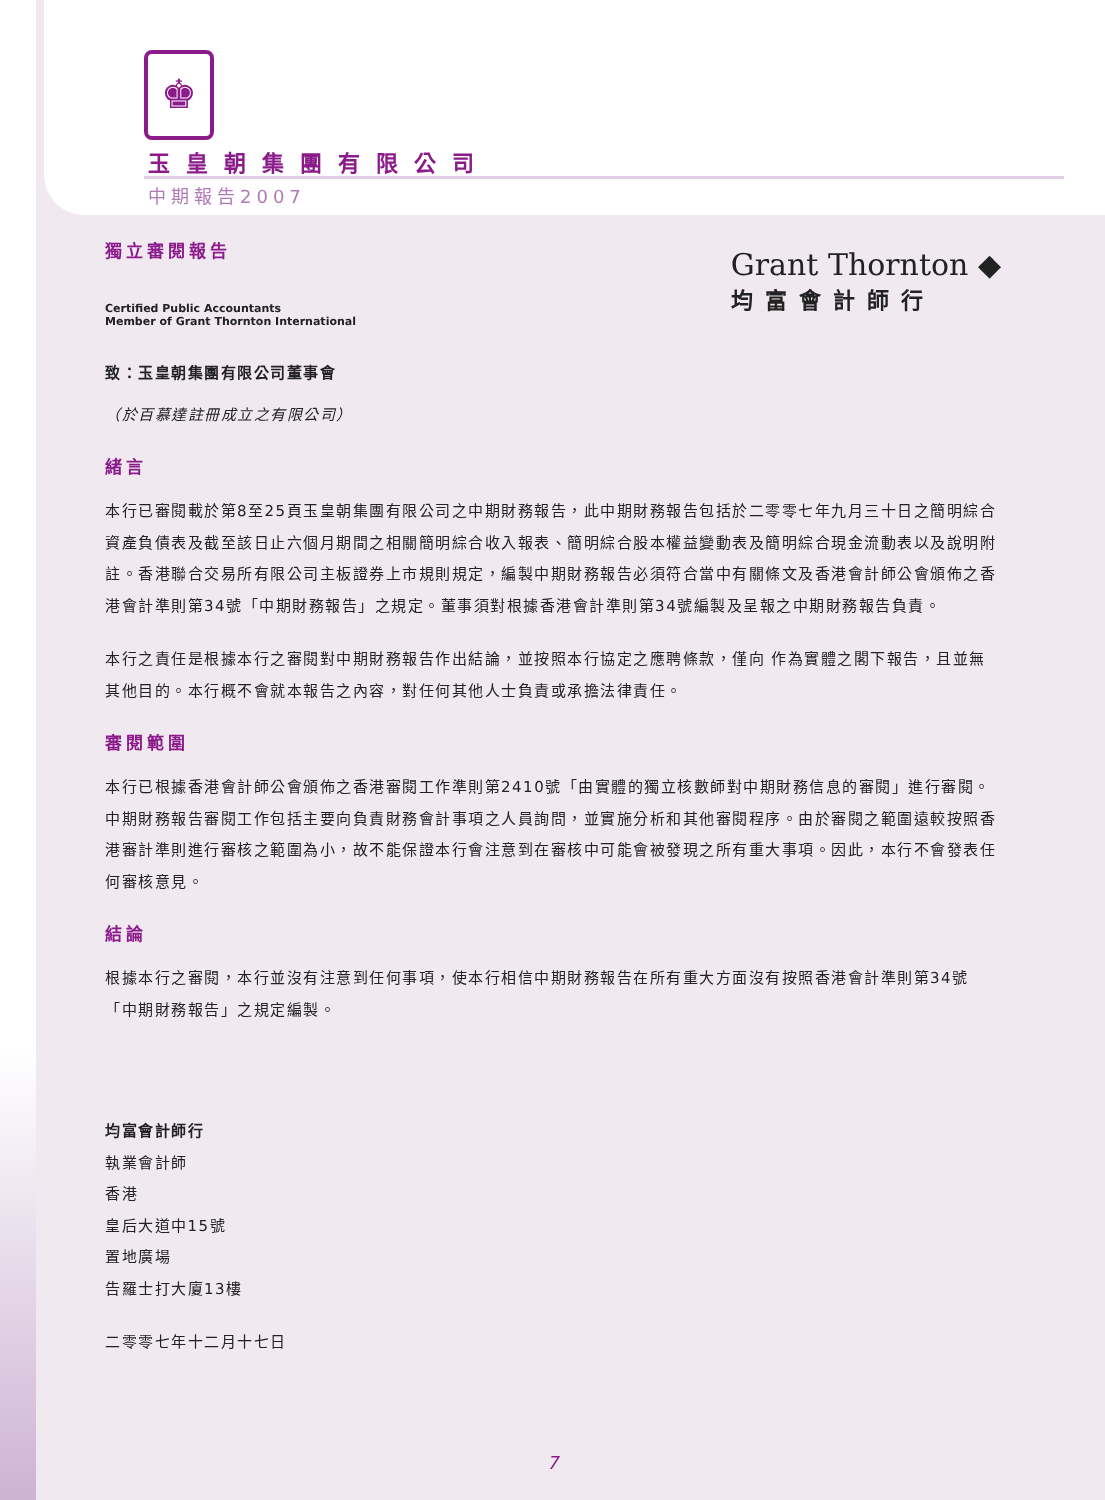♚
玉皇朝集團有限公司
中期報告2007
Grant Thornton ◆
均富會計師行
獨立審閱報告
Certified Public Accountants
Member of Grant Thornton International
致：玉皇朝集團有限公司董事會
（於百慕達註冊成立之有限公司）
緒言
本行已審閱載於第8至25頁玉皇朝集團有限公司之中期財務報告，此中期財務報告包括於二零零七年九月三十日之簡明綜合資產負債表及截至該日止六個月期間之相關簡明綜合收入報表、簡明綜合股本權益變動表及簡明綜合現金流動表以及說明附註。香港聯合交易所有限公司主板證券上市規則規定，編製中期財務報告必須符合當中有關條文及香港會計師公會頒佈之香港會計準則第34號「中期財務報告」之規定。董事須對根據香港會計準則第34號編製及呈報之中期財務報告負責。
本行之責任是根據本行之審閱對中期財務報告作出結論，並按照本行協定之應聘條款，僅向 作為實體之閣下報告，且並無其他目的。本行概不會就本報告之內容，對任何其他人士負責或承擔法律責任。
審閱範圍
本行已根據香港會計師公會頒佈之香港審閱工作準則第2410號「由實體的獨立核數師對中期財務信息的審閱」進行審閱。中期財務報告審閱工作包括主要向負責財務會計事項之人員詢問，並實施分析和其他審閱程序。由於審閱之範圍遠較按照香港審計準則進行審核之範圍為小，故不能保證本行會注意到在審核中可能會被發現之所有重大事項。因此，本行不會發表任何審核意見。
結論
根據本行之審閱，本行並沒有注意到任何事項，使本行相信中期財務報告在所有重大方面沒有按照香港會計準則第34號「中期財務報告」之規定編製。
均富會計師行
執業會計師
香港
皇后大道中15號
置地廣場
告羅士打大廈13樓
二零零七年十二月十七日
7